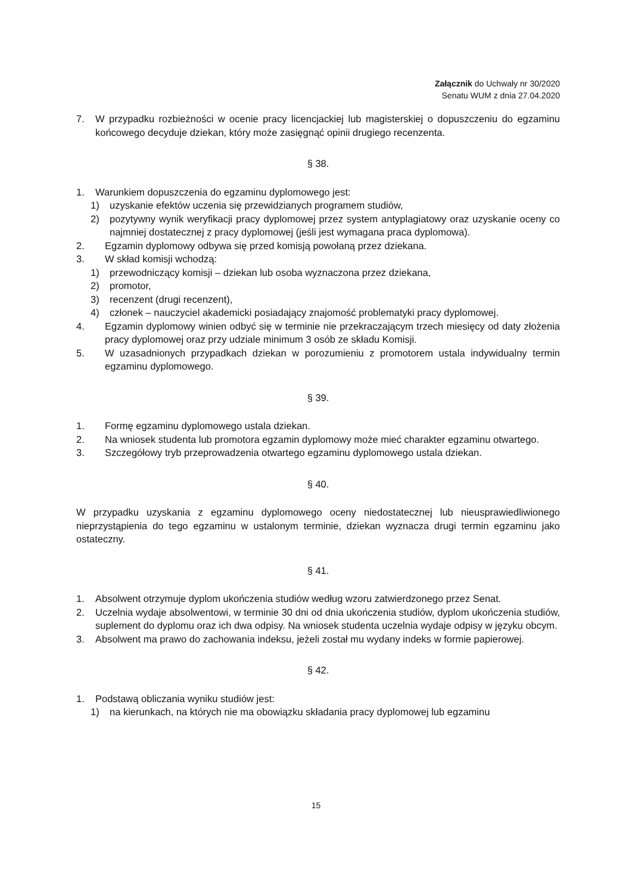Załącznik do Uchwały nr 30/2020
Senatu WUM z dnia 27.04.2020
7. W przypadku rozbieżności w ocenie pracy licencjackiej lub magisterskiej o dopuszczeniu do egzaminu końcowego decyduje dziekan, który może zasięgnąć opinii drugiego recenzenta.
§ 38.
1. Warunkiem dopuszczenia do egzaminu dyplomowego jest:
1) uzyskanie efektów uczenia się przewidzianych programem studiów,
2) pozytywny wynik weryfikacji pracy dyplomowej przez system antyplagiatowy oraz uzyskanie oceny co najmniej dostatecznej z pracy dyplomowej (jeśli jest wymagana praca dyplomowa).
2. Egzamin dyplomowy odbywa się przed komisją powołaną przez dziekana.
3. W skład komisji wchodzą:
1) przewodniczący komisji – dziekan lub osoba wyznaczona przez dziekana,
2) promotor,
3) recenzent (drugi recenzent),
4) członek – nauczyciel akademicki posiadający znajomość problematyki pracy dyplomowej.
4. Egzamin dyplomowy winien odbyć się w terminie nie przekraczającym trzech miesięcy od daty złożenia pracy dyplomowej oraz przy udziale minimum 3 osób ze składu Komisji.
5. W uzasadnionych przypadkach dziekan w porozumieniu z promotorem ustala indywidualny termin egzaminu dyplomowego.
§ 39.
1. Formę egzaminu dyplomowego ustala dziekan.
2. Na wniosek studenta lub promotora egzamin dyplomowy może mieć charakter egzaminu otwartego.
3. Szczegółowy tryb przeprowadzenia otwartego egzaminu dyplomowego ustala dziekan.
§ 40.
W przypadku uzyskania z egzaminu dyplomowego oceny niedostatecznej lub nieusprawiedliwionego nieprzystąpienia do tego egzaminu w ustalonym terminie, dziekan wyznacza drugi termin egzaminu jako ostateczny.
§ 41.
1. Absolwent otrzymuje dyplom ukończenia studiów według wzoru zatwierdzonego przez Senat.
2. Uczelnia wydaje absolwentowi, w terminie 30 dni od dnia ukończenia studiów, dyplom ukończenia studiów, suplement do dyplomu oraz ich dwa odpisy. Na wniosek studenta uczelnia wydaje odpisy w języku obcym.
3. Absolwent ma prawo do zachowania indeksu, jeżeli został mu wydany indeks w formie papierowej.
§ 42.
1. Podstawą obliczania wyniku studiów jest:
1) na kierunkach, na których nie ma obowiązku składania pracy dyplomowej lub egzaminu
15